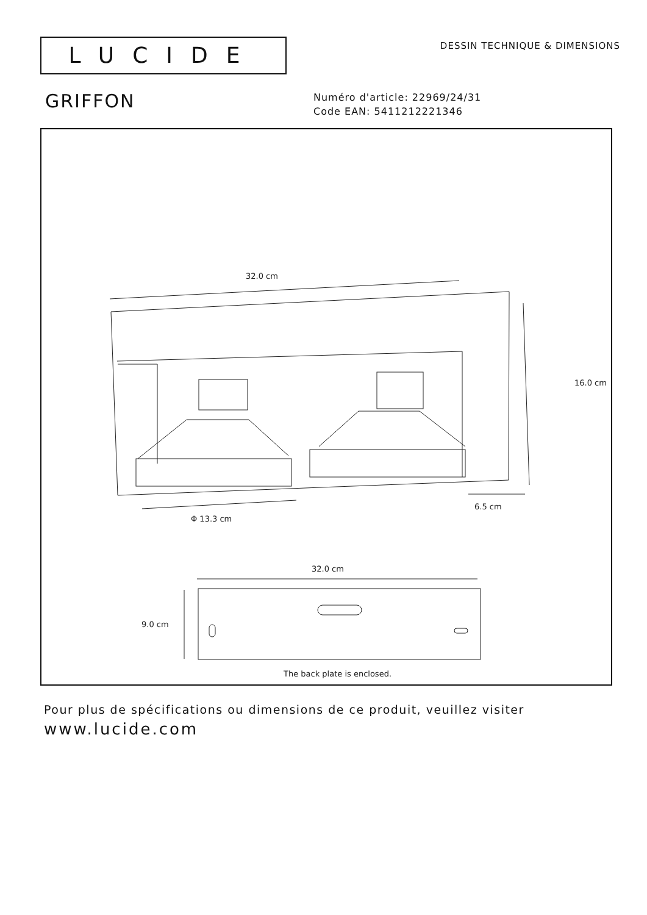LUCIDE
DESSIN TECHNIQUE & DIMENSIONS
GRIFFON
Numéro d'article: 22969/24/31
Code EAN: 5411212221346
32.0 cm
16.0 cm
6.5 cm
Φ 13.3 cm
32.0 cm
9.0 cm
The back plate is enclosed.
Pour plus de spécifications ou dimensions de ce produit, veuillez visiter
www.lucide.com